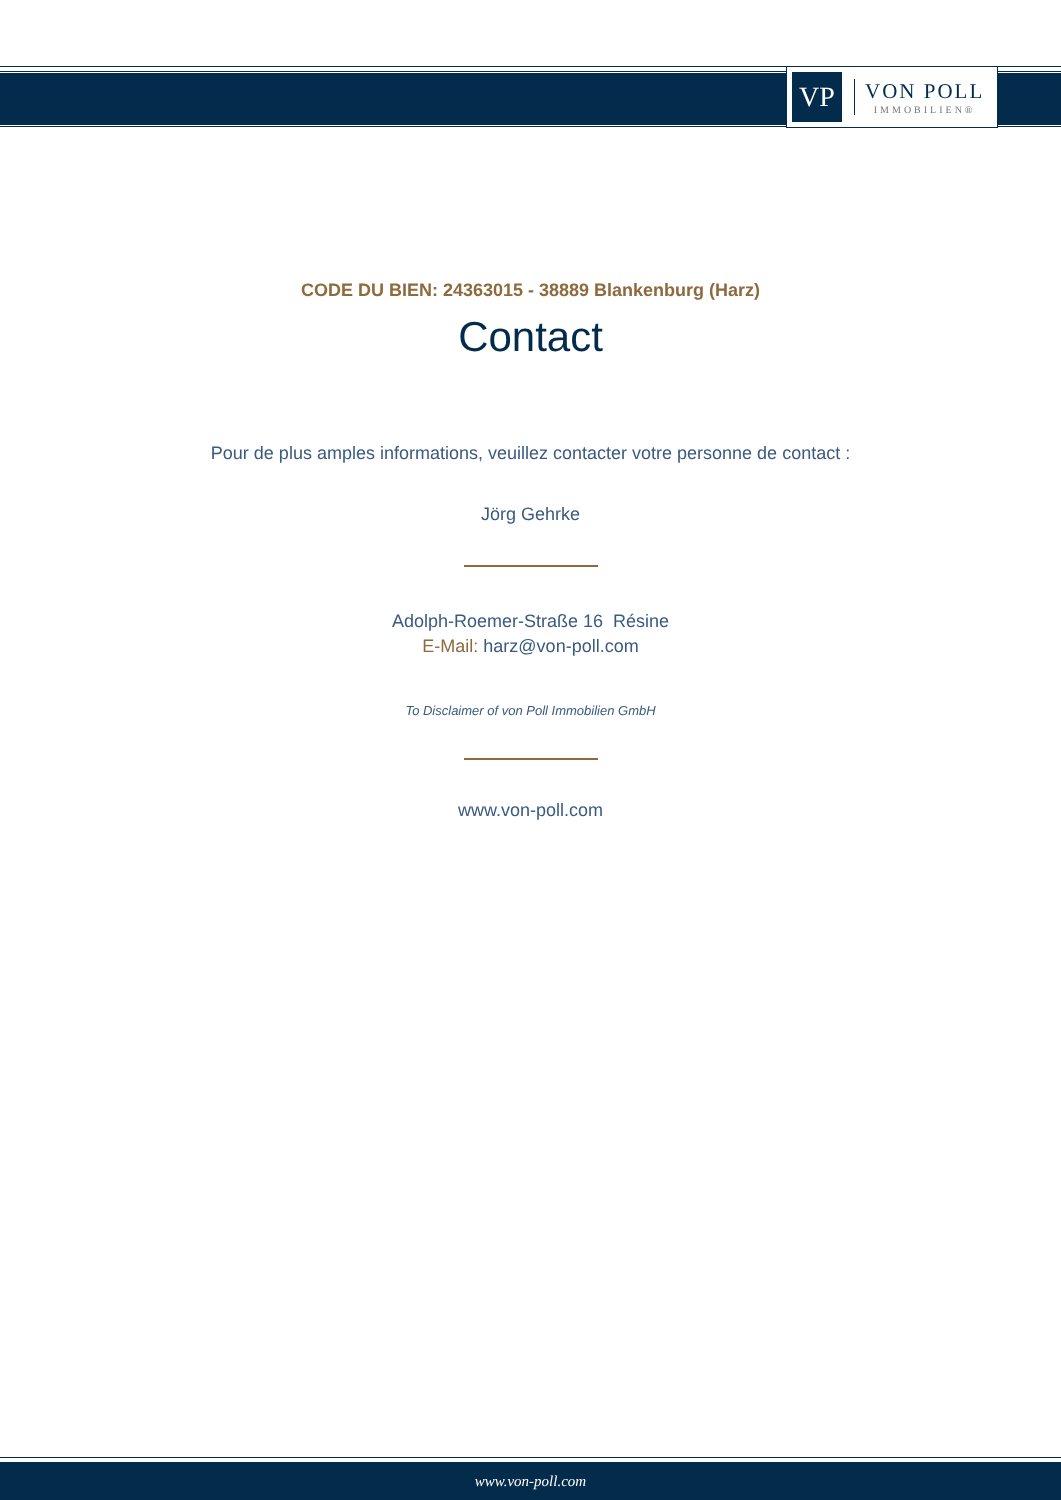VP
VON POLL
IMMOBILIEN®
CODE DU BIEN: 24363015 - 38889 Blankenburg (Harz)
Contact
Pour de plus amples informations, veuillez contacter votre personne de contact :
Jörg Gehrke
Adolph-Roemer-Straße 16 Résine
E-Mail: harz@von-poll.com
To Disclaimer of von Poll Immobilien GmbH
www.von-poll.com
www.von-poll.com